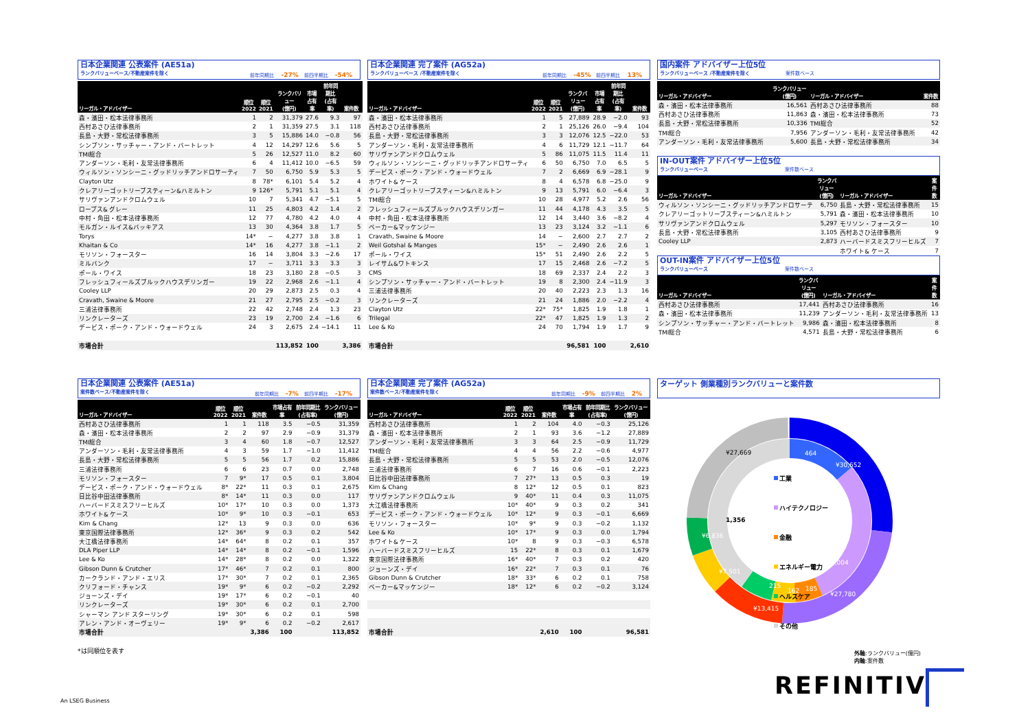日本企業関連 公表案件 (AE51a)
ランクバリューベース/不動産案件を除く
前年同期比 -27% 前四半期比 -54%
| リーガル・アドバイザー | 順位 2022 | 順位 2021 | ランクバリュー (億円) | 市場占有 率 | 前年同期比 (占有率) | 案件数 |
| --- | --- | --- | --- | --- | --- | --- |
| 森・濱田・松本法律事務所 | 1 | 2 | 31,379 | 27.6 | 9.3 | 97 |
| 西村あさひ法律事務所 | 2 | 1 | 31,359 | 27.5 | 3.1 | 118 |
| 長島・大野・常松法律事務所 | 3 | 5 | 15,886 | 14.0 | −0.8 | 56 |
| シンプソン・サッチャー・アンド・バートレット | 4 | 12 | 14,297 | 12.6 | 5.6 | 5 |
| TMI総合 | 5 | 26 | 12,527 | 11.0 | 8.2 | 60 |
| アンダーソン・毛利・友常法律事務所 | 6 | 4 | 11,412 | 10.0 | −6.5 | 59 |
| ウィルソン・ソンシーニ・グッドリッチアンドロサーティ | 7 | 50 | 6,750 | 5.9 | 5.3 | 5 |
| Clayton Utz | 8 | 78* | 6,101 | 5.4 | 5.2 | 4 |
| クレアリーゴットリーブスティーン&ハミルトン | 9 | 126* | 5,791 | 5.1 | 5.1 | 4 |
| サリヴァンアンドクロムウェル | 10 | 7 | 5,341 | 4.7 | −5.1 | 5 |
| ロープス& グレー | 11 | 25 | 4,803 | 4.2 | 1.4 | 2 |
| 中村・角田・松本法律事務所 | 12 | 77 | 4,780 | 4.2 | 4.0 | 4 |
| モルガン・ルイス&バッキアス | 13 | 30 | 4,364 | 3.8 | 1.7 | 5 |
| Torys | 14* | − | 4,277 | 3.8 | 3.8 | 1 |
| Khaitan & Co | 14* | 16 | 4,277 | 3.8 | −1.1 | 2 |
| モリソン・フォースター | 16 | 14 | 3,804 | 3.3 | −2.6 | 17 |
| ミルバンク | 17 | − | 3,711 | 3.3 | 3.3 | 3 |
| ポール・ワイス | 18 | 23 | 3,180 | 2.8 | −0.5 | 3 |
| フレッシュフィールズブルックハウスデリンガー | 19 | 22 | 2,968 | 2.6 | −1.1 | 4 |
| Cooley LLP | 20 | 29 | 2,873 | 2.5 | 0.3 | 4 |
| Cravath, Swaine & Moore | 21 | 27 | 2,795 | 2.5 | −0.2 | 3 |
| 三浦法律事務所 | 22 | 42 | 2,748 | 2.4 | 1.3 | 23 |
| リンクレーターズ | 23 | 19 | 2,700 | 2.4 | −1.6 | 6 |
| デービス・ポーク・アンド・ウォードウェル | 24 | 3 | 2,675 | 2.4 | −14.1 | 11 |
| 市場合計 | | | 113,852 | 100 | | 3,386 |
日本企業関連 完了案件 (AG52a)
ランクバリューベース /不動産案件を除く
前年同期比 -45% 前四半期比 13%
| リーガル・アドバイザー | 順位 2022 | 順位 2021 | ランクバリュー (億円) | 市場占有 率 | 前年同期比 (占有率) | 案件数 |
| --- | --- | --- | --- | --- | --- | --- |
| 森・濱田・松本法律事務所 | 1 | 5 | 27,889 | 28.9 | −2.0 | 93 |
| 西村あさひ法律事務所 | 2 | 1 | 25,126 | 26.0 | −9.4 | 104 |
| 長島・大野・常松法律事務所 | 3 | 3 | 12,076 | 12.5 | −22.0 | 53 |
| アンダーソン・毛利・友常法律事務所 | 4 | 6 | 11,729 | 12.1 | −11.7 | 64 |
| サリヴァンアンドクロムウェル | 5 | 86 | 11,075 | 11.5 | 11.4 | 11 |
| ウィルソン・ソンシーニ・グッドリッチアンドロサーティ | 6 | 50 | 6,750 | 7.0 | 6.5 | 5 |
| デービス・ポーク・アンド・ウォードウェル | 7 | 2 | 6,669 | 6.9 | −28.1 | 9 |
| ホワイト& ケース | 8 | 4 | 6,578 | 6.8 | −25.0 | 9 |
| クレアリーゴットリーブスティーン&ハミルトン | 9 | 13 | 5,791 | 6.0 | −6.4 | 3 |
| TMI総合 | 10 | 28 | 4,977 | 5.2 | 2.6 | 56 |
| フレッシュフィールズブルックハウスデリンガー | 11 | 44 | 4,178 | 4.3 | 3.5 | 5 |
| 中村・角田・松本法律事務所 | 12 | 14 | 3,440 | 3.6 | −8.2 | 4 |
| ベーカー&マッケンジー | 13 | 23 | 3,124 | 3.2 | −1.1 | 6 |
| Cravath, Swaine & Moore | 14 | − | 2,600 | 2.7 | 2.7 | 2 |
| Weil Gotshal & Manges | 15* | − | 2,490 | 2.6 | 2.6 | 1 |
| ポール・ワイス | 15* | 51 | 2,490 | 2.6 | 2.2 | 5 |
| レイサム&ワトキンス | 17 | 15 | 2,468 | 2.6 | −7.2 | 5 |
| CMS | 18 | 69 | 2,337 | 2.4 | 2.2 | 3 |
| シンプソン・サッチャー・アンド・バートレット | 19 | 8 | 2,300 | 2.4 | −11.9 | 3 |
| 三浦法律事務所 | 20 | 40 | 2,223 | 2.3 | 1.3 | 16 |
| リンクレーターズ | 21 | 24 | 1,886 | 2.0 | −2.2 | 4 |
| Clayton Utz | 22* | 75* | 1,825 | 1.9 | 1.8 | 1 |
| Trilegal | 22* | 47 | 1,825 | 1.9 | 1.3 | 2 |
| Lee & Ko | 24 | 70 | 1,794 | 1.9 | 1.7 | 9 |
| 市場合計 | | | 96,581 | 100 | | 2,610 |
国内案件 アドバイザー上位5位
ランクバリューベース /不動産案件を除く 案件数ベース
| リーガル・アドバイザー | ランクバリュー (億円) | リーガル・アドバイザー | 案件数 |
| --- | --- | --- | --- |
| 森・濱田・松本法律事務所 | 16,561 | 西村あさひ法律事務所 | 88 |
| 西村あさひ法律事務所 | 11,863 | 森・濱田・松本法律事務所 | 73 |
| 長島・大野・常松法律事務所 | 10,336 | TMI総合 | 52 |
| TMI総合 | 7,956 | アンダーソン・毛利・友常法律事務所 | 42 |
| アンダーソン・毛利・友常法律事務所 | 5,600 | 長島・大野・常松法律事務所 | 34 |
IN-OUT案件 アドバイザー上位5位
ランクバリューベース 案件数ベース
| リーガル・アドバイザー | ランクバリュー (億円) | リーガル・アドバイザー | 案件数 |
| --- | --- | --- | --- |
| ウィルソン・ソンシーニ・グッドリッチアンドロサーテ | 6,750 | 長島・大野・常松法律事務所 | 15 |
| クレアリーゴットリーブスティーン&ハミルトン | 5,791 | 森・濱田・松本法律事務所 | 10 |
| サリヴァンアンドクロムウェル | 5,297 | モリソン・フォースター | 10 |
| 長島・大野・常松法律事務所 | 3,105 | 西村あさひ法律事務所 | 9 |
| Cooley LLP | 2,873 | ハーバードスミスフリーヒルズ | 7 |
| | | ホワイト& ケース | 7 |
OUT-IN案件 アドバイザー上位5位
ランクバリューベース 案件数ベース
| リーガル・アドバイザー | ランクバリュー (億円) | リーガル・アドバイザー | 案件数 |
| --- | --- | --- | --- |
| 西村あさひ法律事務所 | 17,441 | 西村あさひ法律事務所 | 16 |
| 森・濱田・松本法律事務所 | 11,239 | アンダーソン・毛利・友常法律事務所 | 13 |
| シンプソン・サッチャー・アンド・バートレット | 9,986 | 森・濱田・松本法律事務所 | 8 |
| TMI総合 | 4,571 | 長島・大野・常松法律事務所 | 6 |
日本企業関連 公表案件 (AE51a)
案件数ベース/不動産案件を除く
前年同期比 -7% 前四半期比 -17%
| リーガル・アドバイザー | 順位 2022 | 順位 2021 | 案件数 | 市場占有 率 | 前年同期比 (占有率) | ランクバリュー (億円) |
| --- | --- | --- | --- | --- | --- | --- |
| 西村あさひ法律事務所 | 1 | 1 | 118 | 3.5 | −0.5 | 31,359 |
| 森・濱田・松本法律事務所 | 2 | 2 | 97 | 2.9 | −0.9 | 31,379 |
| TMI総合 | 3 | 4 | 60 | 1.8 | −0.7 | 12,527 |
| アンダーソン・毛利・友常法律事務所 | 4 | 3 | 59 | 1.7 | −1.0 | 11,412 |
| 長島・大野・常松法律事務所 | 5 | 5 | 56 | 1.7 | 0.2 | 15,886 |
| 三浦法律事務所 | 6 | 6 | 23 | 0.7 | 0.0 | 2,748 |
| モリソン・フォースター | 7 | 9* | 17 | 0.5 | 0.1 | 3,804 |
| デービス・ポーク・アンド・ウォードウェル | 8* | 22* | 11 | 0.3 | 0.1 | 2,675 |
| 日比谷中田法律事務所 | 8* | 14* | 11 | 0.3 | 0.0 | 117 |
| ハーバードスミスフリーヒルズ | 10* | 17* | 10 | 0.3 | 0.0 | 1,373 |
| ホワイト& ケース | 10* | 9* | 10 | 0.3 | −0.1 | 653 |
| Kim & Chang | 12* | 13 | 9 | 0.3 | 0.0 | 636 |
| 東京国際法律事務所 | 12* | 36* | 9 | 0.3 | 0.2 | 542 |
| 大江橋法律事務所 | 14* | 64* | 8 | 0.2 | 0.1 | 357 |
| DLA Piper LLP | 14* | 14* | 8 | 0.2 | −0.1 | 1,596 |
| Lee & Ko | 14* | 28* | 8 | 0.2 | 0.0 | 1,322 |
| Gibson Dunn & Crutcher | 17* | 46* | 7 | 0.2 | 0.1 | 800 |
| カークランド・アンド・エリス | 17* | 30* | 7 | 0.2 | 0.1 | 2,365 |
| クリフォード・チャンス | 19* | 9* | 6 | 0.2 | −0.2 | 2,292 |
| ジョーンズ・デイ | 19* | 17* | 6 | 0.2 | −0.1 | 40 |
| リンクレーターズ | 19* | 30* | 6 | 0.2 | 0.1 | 2,700 |
| シャーマン アンド スターリング | 19* | 30* | 6 | 0.2 | 0.1 | 598 |
| アレン・アンド・オーヴェリー | 19* | 9* | 6 | 0.2 | −0.2 | 2,617 |
| 市場合計 | | | 3,386 | 100 | | 113,852 |
*は同順位を表す
日本企業関連 完了案件 (AG52a)
案件数ベース/不動産案件を除く
前年同期比 -9% 前四半期比 2%
| リーガル・アドバイザー | 順位 2022 | 順位 2021 | 案件数 | 市場占有 率 | 前年同期比 (占有率) | ランクバリュー (億円) |
| --- | --- | --- | --- | --- | --- | --- |
| 西村あさひ法律事務所 | 1 | 2 | 104 | 4.0 | −0.3 | 25,126 |
| 森・濱田・松本法律事務所 | 2 | 1 | 93 | 3.6 | −1.2 | 27,889 |
| アンダーソン・毛利・友常法律事務所 | 3 | 3 | 64 | 2.5 | −0.9 | 11,729 |
| TMI総合 | 4 | 4 | 56 | 2.2 | −0.6 | 4,977 |
| 長島・大野・常松法律事務所 | 5 | 5 | 53 | 2.0 | −0.5 | 12,076 |
| 三浦法律事務所 | 6 | 7 | 16 | 0.6 | −0.1 | 2,223 |
| 日比谷中田法律事務所 | 7 | 27* | 13 | 0.5 | 0.3 | 19 |
| Kim & Chang | 8 | 12* | 12 | 0.5 | 0.1 | 823 |
| サリヴァンアンドクロムウェル | 9 | 40* | 11 | 0.4 | 0.3 | 11,075 |
| 大江橋法律事務所 | 10* | 40* | 9 | 0.3 | 0.2 | 341 |
| デービス・ポーク・アンド・ウォードウェル | 10* | 12* | 9 | 0.3 | −0.1 | 6,669 |
| モリソン・フォースター | 10* | 9* | 9 | 0.3 | −0.2 | 1,132 |
| Lee & Ko | 10* | 17* | 9 | 0.3 | 0.0 | 1,794 |
| ホワイト& ケース | 10* | 8 | 9 | 0.3 | −0.3 | 6,578 |
| ハーバードスミスフリーヒルズ | 15 | 22* | 8 | 0.3 | 0.1 | 1,679 |
| 東京国際法律事務所 | 16* | 40* | 7 | 0.3 | 0.2 | 420 |
| ジョーンズ・デイ | 16* | 22* | 7 | 0.3 | 0.1 | 76 |
| Gibson Dunn & Crutcher | 18* | 33* | 6 | 0.2 | 0.1 | 758 |
| ベーカー&マッケンジー | 18* | 12* | 6 | 0.2 | −0.2 | 3,124 |
| 市場合計 | | | 2,610 | 100 | | 96,581 |
ターゲット 側業種別ランクバリューと案件数
¥30,652
¥27,780
¥13,415
¥7,501
¥6,836
1,004
215
162
185
464
¥27,669
1,356
工業
ハイテクノロジー
金融
エネルギー電力
ヘルスケア
その他
外軸:ランクバリュー(億円)
内軸:案件数
An LSEG Business
REFINITIV